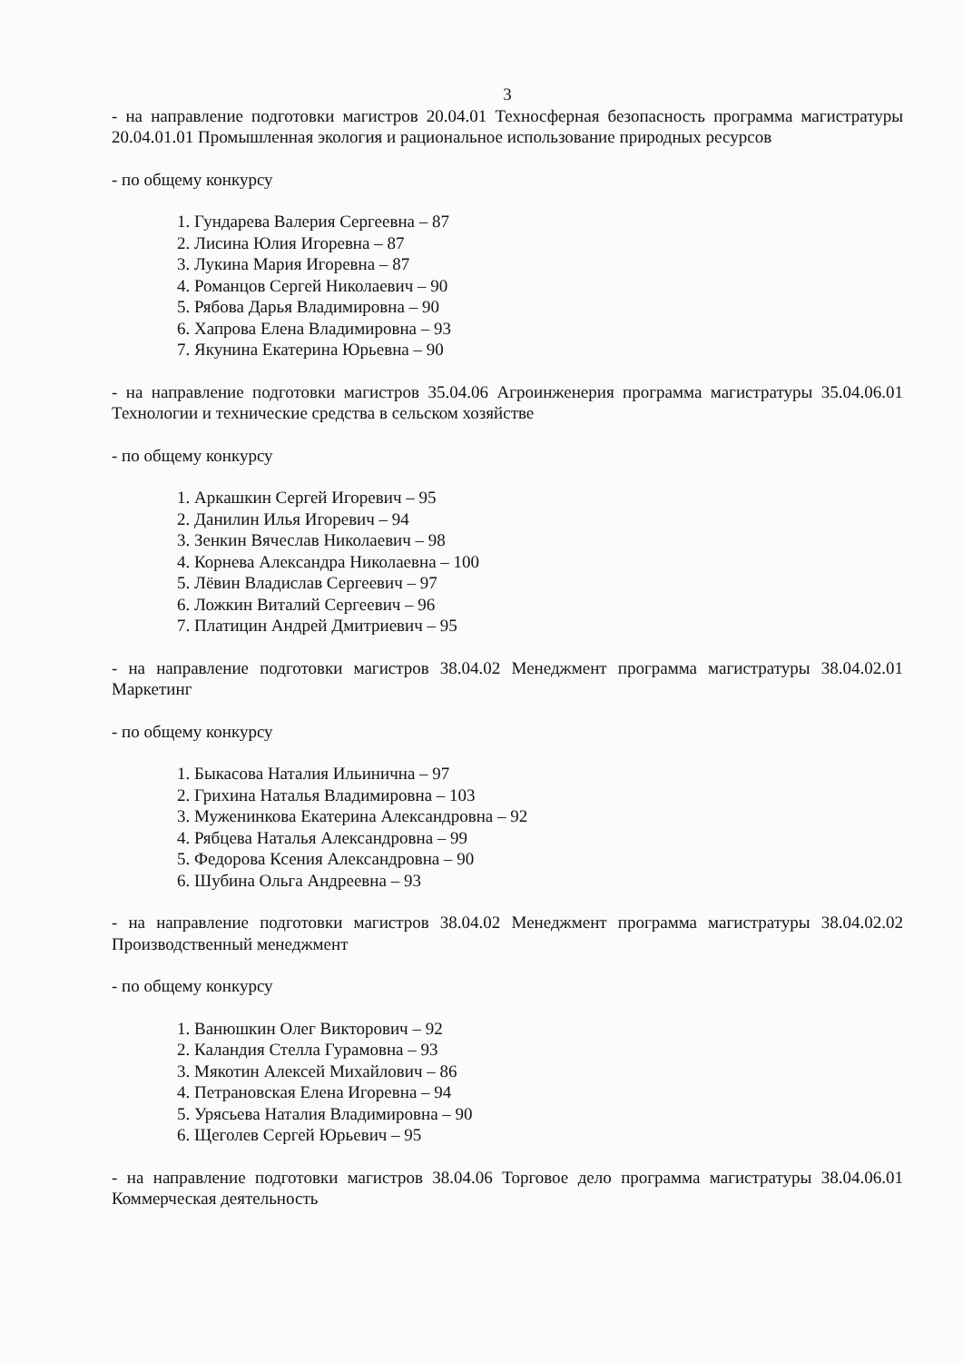3
- на направление подготовки магистров 20.04.01 Техносферная безопасность программа магистратуры 20.04.01.01 Промышленная экология и рациональное использование природных ресурсов
- по общему конкурсу
1. Гундарева Валерия Сергеевна – 87
2. Лисина Юлия Игоревна – 87
3. Лукина Мария Игоревна – 87
4. Романцов Сергей Николаевич – 90
5. Рябова Дарья Владимировна – 90
6. Хапрова Елена Владимировна – 93
7. Якунина Екатерина Юрьевна – 90
- на направление подготовки магистров 35.04.06 Агроинженерия программа магистратуры 35.04.06.01 Технологии и технические средства в сельском хозяйстве
- по общему конкурсу
1. Аркашкин Сергей Игоревич – 95
2. Данилин Илья Игоревич – 94
3. Зенкин Вячеслав Николаевич – 98
4. Корнева Александра Николаевна – 100
5. Лёвин Владислав Сергеевич – 97
6. Ложкин Виталий Сергеевич – 96
7. Платицин Андрей Дмитриевич – 95
- на направление подготовки магистров 38.04.02 Менеджмент программа магистратуры 38.04.02.01 Маркетинг
- по общему конкурсу
1. Быкасова Наталия Ильинична – 97
2. Грихина Наталья Владимировна – 103
3. Муженинкова Екатерина Александровна – 92
4. Рябцева Наталья Александровна – 99
5. Федорова Ксения Александровна – 90
6. Шубина Ольга Андреевна – 93
- на направление подготовки магистров 38.04.02 Менеджмент программа магистратуры 38.04.02.02 Производственный менеджмент
- по общему конкурсу
1. Ванюшкин Олег Викторович – 92
2. Каландия Стелла Гурамовна – 93
3. Мякотин Алексей Михайлович – 86
4. Петрановская Елена Игоревна – 94
5. Урясьева Наталия Владимировна – 90
6. Щеголев Сергей Юрьевич – 95
- на направление подготовки магистров 38.04.06 Торговое дело программа магистратуры 38.04.06.01 Коммерческая деятельность